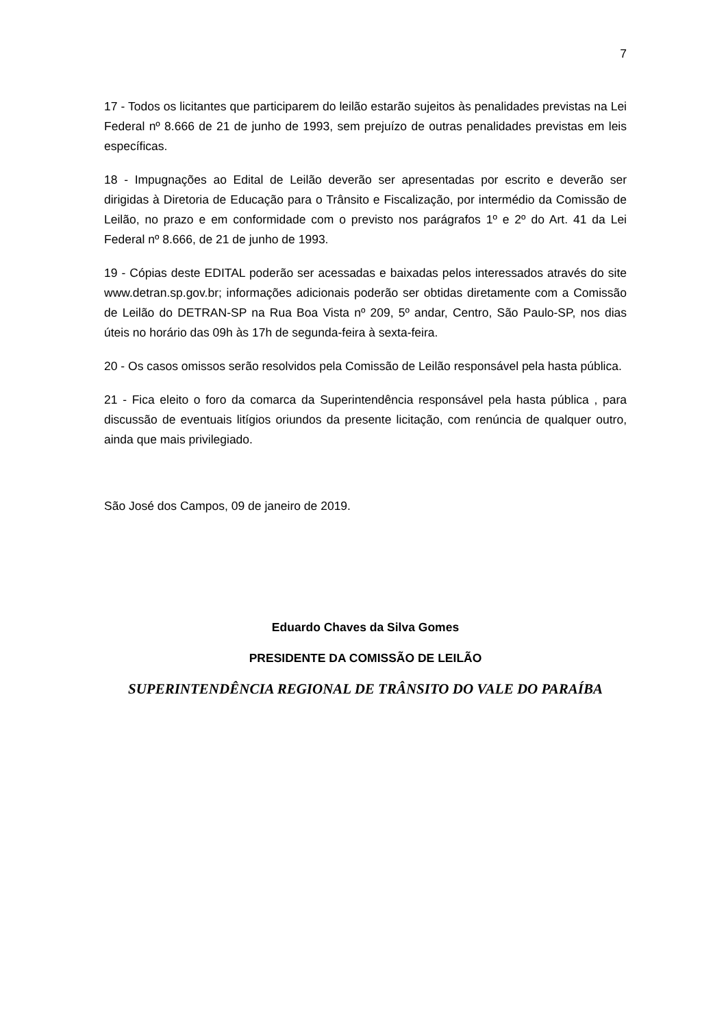7
17 - Todos os licitantes que participarem do leilão estarão sujeitos às penalidades previstas na Lei Federal nº 8.666 de 21 de junho de 1993, sem prejuízo de outras penalidades previstas em leis específicas.
18 - Impugnações ao Edital de Leilão deverão ser apresentadas por escrito e deverão ser dirigidas à Diretoria de Educação para o Trânsito e Fiscalização, por intermédio da Comissão de Leilão, no prazo e em conformidade com o previsto nos parágrafos 1º e 2º do Art. 41 da Lei Federal nº 8.666, de 21 de junho de 1993.
19 - Cópias deste EDITAL poderão ser acessadas e baixadas pelos interessados através do site www.detran.sp.gov.br; informações adicionais poderão ser obtidas diretamente com a Comissão de Leilão do DETRAN-SP na Rua Boa Vista nº 209, 5º andar, Centro, São Paulo-SP, nos dias úteis no horário das 09h às 17h de segunda-feira à sexta-feira.
20 - Os casos omissos serão resolvidos pela Comissão de Leilão responsável pela hasta pública.
21 - Fica eleito o foro da comarca da Superintendência responsável pela hasta pública , para discussão de eventuais litígios oriundos da presente licitação, com renúncia de qualquer outro, ainda que mais privilegiado.
São José dos Campos, 09 de janeiro de 2019.
Eduardo Chaves da Silva Gomes
PRESIDENTE DA COMISSÃO DE LEILÃO
SUPERINTENDÊNCIA REGIONAL DE TRÂNSITO DO VALE DO PARAÍBA